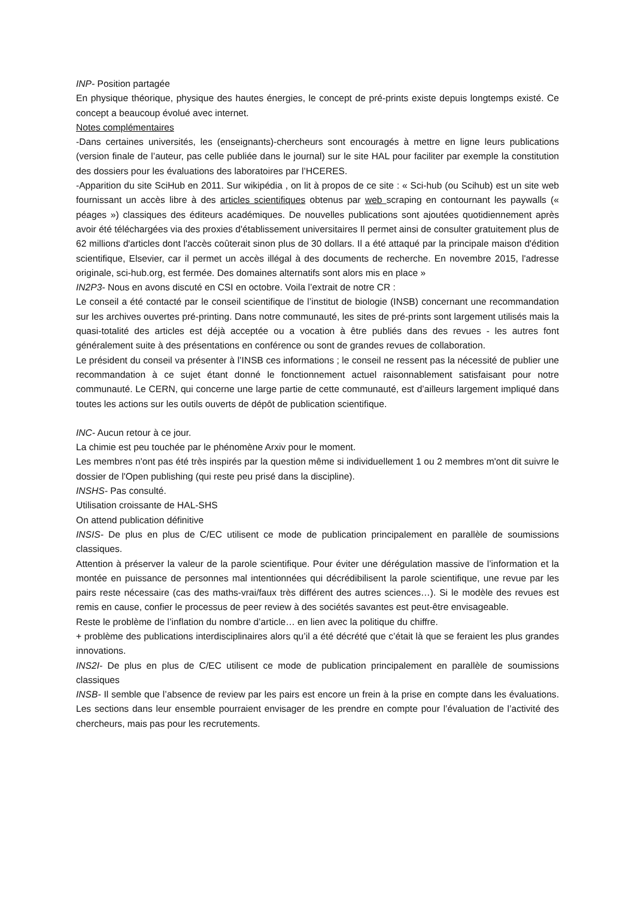INP- Position partagée
En physique théorique, physique des hautes énergies, le concept de pré-prints existe depuis longtemps existé. Ce concept a beaucoup évolué avec internet.
Notes complémentaires
-Dans certaines universités, les (enseignants)-chercheurs sont encouragés à mettre en ligne leurs publications (version finale de l’auteur, pas celle publiée dans le journal) sur le site HAL pour faciliter par exemple la constitution des dossiers pour les évaluations des laboratoires par l’HCERES.
-Apparition du site SciHub en 2011. Sur wikipédia , on lit à propos de ce site : « Sci-hub (ou Scihub) est un site web fournissant un accès libre à des articles scientifiques obtenus par web scraping en contournant les paywalls (« péages ») classiques des éditeurs académiques. De nouvelles publications sont ajoutées quotidiennement après avoir été téléchargées via des proxies d'établissement universitaires Il permet ainsi de consulter gratuitement plus de 62 millions d'articles dont l'accès coûterait sinon plus de 30 dollars. Il a été attaqué par la principale maison d'édition scientifique, Elsevier, car il permet un accès illégal à des documents de recherche. En novembre 2015, l'adresse originale, sci-hub.org, est fermée. Des domaines alternatifs sont alors mis en place »
IN2P3- Nous en avons discuté en CSI en octobre. Voila l’extrait de notre CR :
Le conseil a été contacté par le conseil scientifique de l’institut de biologie (INSB) concernant une recommandation sur les archives ouvertes pré-printing. Dans notre communauté, les sites de pré-prints sont largement utilisés mais la quasi-totalité des articles est déjà acceptée ou a vocation à être publiés dans des revues - les autres font généralement suite à des présentations en conférence ou sont de grandes revues de collaboration.
Le président du conseil va présenter à l’INSB ces informations ; le conseil ne ressent pas la nécessité de publier une recommandation à ce sujet étant donné le fonctionnement actuel raisonnablement satisfaisant pour notre communauté. Le CERN, qui concerne une large partie de cette communauté, est d’ailleurs largement impliqué dans toutes les actions sur les outils ouverts de dépôt de publication scientifique.
INC- Aucun retour à ce jour.
La chimie est peu touchée par le phénomène Arxiv pour le moment.
Les membres n'ont pas été très inspirés par la question même si individuellement 1 ou 2 membres m'ont dit suivre le dossier de l'Open publishing (qui reste peu prisé dans la discipline).
INSHS- Pas consulté.
Utilisation croissante de HAL-SHS
On attend publication définitive
INSIS- De plus en plus de C/EC utilisent ce mode de publication principalement en parallèle de soumissions classiques.
Attention à préserver la valeur de la parole scientifique. Pour éviter une dérégulation massive de l’information et la montée en puissance de personnes mal intentionnées qui décrédibilisent la parole scientifique, une revue par les pairs reste nécessaire (cas des maths-vrai/faux très différent des autres sciences…). Si le modèle des revues est remis en cause, confier le processus de peer review à des sociétés savantes est peut-être envisageable.
Reste le problème de l’inflation du nombre d’article… en lien avec la politique du chiffre.
+ problème des publications interdisciplinaires alors qu’il a été décrété que c’était là que se feraient les plus grandes innovations.
INS2I- De plus en plus de C/EC utilisent ce mode de publication principalement en parallèle de soumissions classiques
INSB- Il semble que l’absence de review par les pairs est encore un frein à la prise en compte dans les évaluations. Les sections dans leur ensemble pourraient envisager de les prendre en compte pour l’évaluation de l’activité des chercheurs, mais pas pour les recrutements.